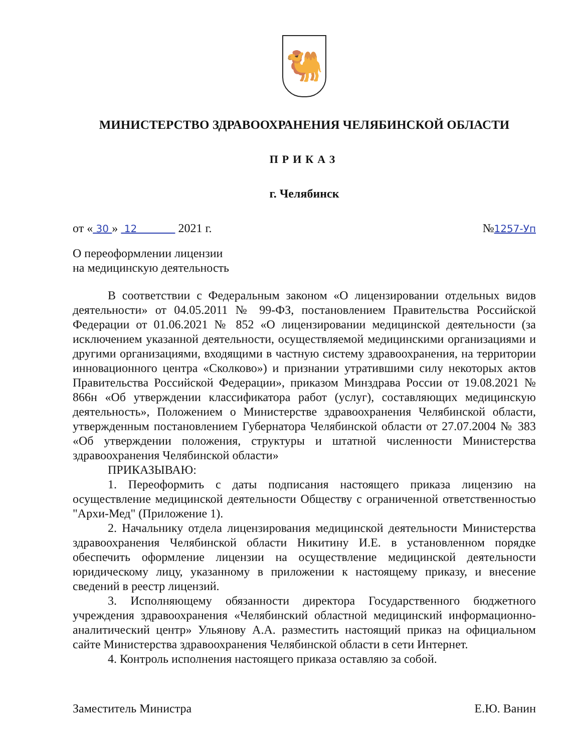🐫
МИНИСТЕРСТВО ЗДРАВООХРАНЕНИЯ ЧЕЛЯБИНСКОЙ ОБЛАСТИ
ПРИКАЗ
г. Челябинск
от « 30 » 12 2021 г. №1257-Уп
О переоформлении лицензии
на медицинскую деятельность
В соответствии с Федеральным законом «О лицензировании отдельных видов деятельности» от 04.05.2011 № 99-ФЗ, постановлением Правительства Российской Федерации от 01.06.2021 № 852 «О лицензировании медицинской деятельности (за исключением указанной деятельности, осуществляемой медицинскими организациями и другими организациями, входящими в частную систему здравоохранения, на территории инновационного центра «Сколково») и признании утратившими силу некоторых актов Правительства Российской Федерации», приказом Минздрава России от 19.08.2021 № 866н «Об утверждении классификатора работ (услуг), составляющих медицинскую деятельность», Положением о Министерстве здравоохранения Челябинской области, утвержденным постановлением Губернатора Челябинской области от 27.07.2004 № 383 «Об утверждении положения, структуры и штатной численности Министерства здравоохранения Челябинской области»
ПРИКАЗЫВАЮ:
1. Переоформить с даты подписания настоящего приказа лицензию на осуществление медицинской деятельности Обществу с ограниченной ответственностью "Архи-Мед" (Приложение 1).
2. Начальнику отдела лицензирования медицинской деятельности Министерства здравоохранения Челябинской области Никитину И.Е. в установленном порядке обеспечить оформление лицензии на осуществление медицинской деятельности юридическому лицу, указанному в приложении к настоящему приказу, и внесение сведений в реестр лицензий.
3. Исполняющему обязанности директора Государственного бюджетного учреждения здравоохранения «Челябинский областной медицинский информационно-аналитический центр» Ульянову А.А. разместить настоящий приказ на официальном сайте Министерства здравоохранения Челябинской области в сети Интернет.
4. Контроль исполнения настоящего приказа оставляю за собой.
Заместитель Министра Е.Ю. Ванин